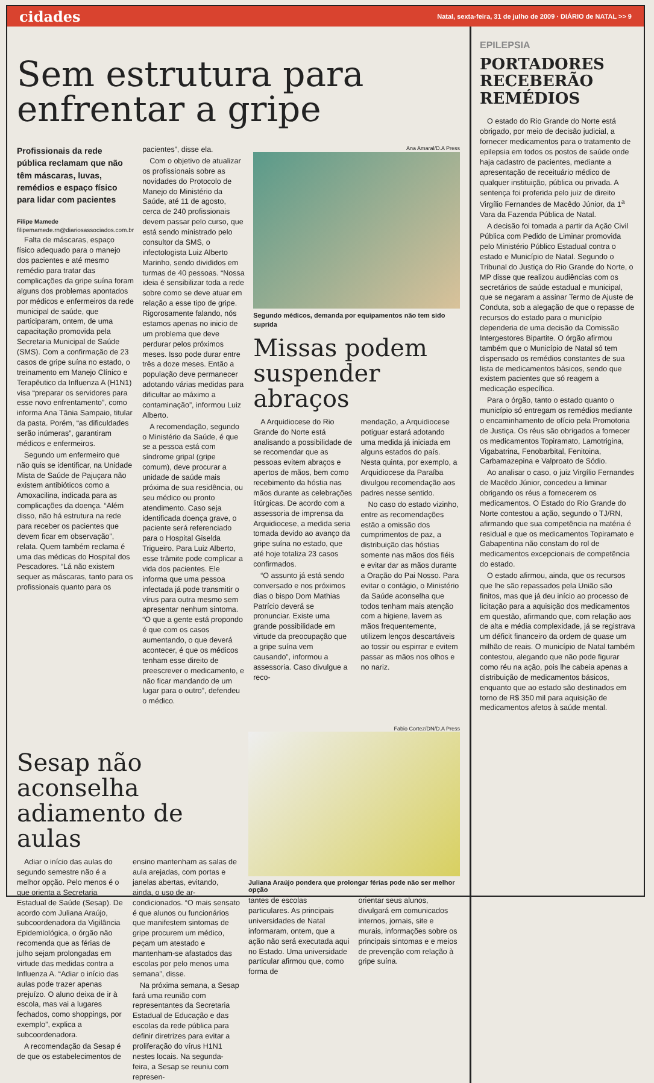cidades Natal, sexta-feira, 31 de julho de 2009 · DIÁRIO de NATAL >> 9
Sem estrutura para enfrentar a gripe
Profissionais da rede pública reclamam que não têm máscaras, luvas, remédios e espaço físico para lidar com pacientes
Filipe Mamede
filipemamede.rn@diariosassociados.com.br
Falta de máscaras, espaço físico adequado para o manejo dos pacientes e até mesmo remédio para tratar das complicações da gripe suína foram alguns dos problemas apontados por médicos e enfermeiros da rede municipal de saúde, que participaram, ontem, de uma capacitação promovida pela Secretaria Municipal de Saúde (SMS). Com a confirmação de 23 casos de gripe suína no estado, o treinamento em Manejo Clínico e Terapêutico da Influenza A (H1N1) visa “preparar os servidores para esse novo enfrentamento”, como informa Ana Tânia Sampaio, titular da pasta. Porém, “as dificuldades serão inúmeras”, garantiram médicos e enfermeiros.
Segundo um enfermeiro que não quis se identificar, na Unidade Mista de Saúde de Pajuçara não existem antibióticos como a Amoxacilina, indicada para as complicações da doença. “Além disso, não há estrutura na rede para receber os pacientes que devem ficar em observação”, relata. Quem também reclama é uma das médicas do Hospital dos Pescadores. “Lá não existem sequer as máscaras, tanto para os profissionais quanto para os
pacientes”, disse ela.
Com o objetivo de atualizar os profissionais sobre as novidades do Protocolo de Manejo do Ministério da Saúde, até 11 de agosto, cerca de 240 profissionais devem passar pelo curso, que está sendo ministrado pelo consultor da SMS, o infectologista Luiz Alberto Marinho, sendo divididos em turmas de 40 pessoas. “Nossa ideia é sensibilizar toda a rede sobre como se deve atuar em relação a esse tipo de gripe. Rigorosamente falando, nós estamos apenas no inicio de um problema que deve perdurar pelos próximos meses. Isso pode durar entre três a doze meses. Então a população deve permanecer adotando várias medidas para dificultar ao máximo a contaminação”, informou Luiz Alberto.
A recomendação, segundo o Ministério da Saúde, é que se a pessoa está com síndrome gripal (gripe comum), deve procurar a unidade de saúde mais próxima de sua residência, ou seu médico ou pronto atendimento. Caso seja identificada doença grave, o paciente será referenciado para o Hospital Giselda Trigueiro. Para Luiz Alberto, esse trâmite pode complicar a vida dos pacientes. Ele informa que uma pessoa infectada já pode transmitir o vírus para outra mesmo sem apresentar nenhum sintoma. “O que a gente está propondo é que com os casos aumentando, o que deverá acontecer, é que os médicos tenham esse direito de preescrever o medicamento, e não ficar mandando de um lugar para o outro”, defendeu o médico.
Ana Amaral/D.A Press
Segundo médicos, demanda por equipamentos não tem sido suprida
Missas podem suspender abraços
A Arquidiocese do Rio Grande do Norte está analisando a possibilidade de se recomendar que as pessoas evitem abraços e apertos de mãos, bem como recebimento da hóstia nas mãos durante as celebrações litúrgicas. De acordo com a assessoria de imprensa da Arquidiocese, a medida seria tomada devido ao avanço da gripe suína no estado, que até hoje totaliza 23 casos confirmados.
“O assunto já está sendo conversado e nos próximos dias o bispo Dom Mathias Patrício deverá se pronunciar. Existe uma grande possibilidade em virtude da preocupação que a gripe suína vem causando”, informou a assessoria. Caso divulgue a reco-
mendação, a Arquidiocese potiguar estará adotando uma medida já iniciada em alguns estados do país. Nesta quinta, por exemplo, a Arquidiocese da Paraíba divulgou recomendação aos padres nesse sentido.
No caso do estado vizinho, entre as recomendações estão a omissão dos cumprimentos de paz, a distribuição das hóstias somente nas mãos dos fiéis e evitar dar as mãos durante a Oração do Pai Nosso. Para evitar o contágio, o Ministério da Saúde aconselha que todos tenham mais atenção com a higiene, lavem as mãos frequentemente, utilizem lenços descartáveis ao tossir ou espirrar e evitem passar as mãos nos olhos e no nariz.
Sesap não aconselha adiamento de aulas
Adiar o início das aulas do segundo semestre não é a melhor opção. Pelo menos é o que orienta a Secretaria Estadual de Saúde (Sesap). De acordo com Juliana Araújo, subcoordenadora da Vigilância Epidemiológica, o órgão não recomenda que as férias de julho sejam prolongadas em virtude das medidas contra a Influenza A. “Adiar o início das aulas pode trazer apenas prejuízo. O aluno deixa de ir à escola, mas vai a lugares fechados, como shoppings, por exemplo”, explica a subcoordenadora.
A recomendação da Sesap é de que os estabelecimentos de
ensino mantenham as salas de aula arejadas, com portas e janelas abertas, evitando, ainda, o uso de ar-condicionados. “O mais sensato é que alunos ou funcionários que manifestem sintomas de gripe procurem um médico, peçam um atestado e mantenham-se afastados das escolas por pelo menos uma semana”, disse.
Na próxima semana, a Sesap fará uma reunião com representantes da Secretaria Estadual de Educação e das escolas da rede pública para definir diretrizes para evitar a proliferação do vírus H1N1 nestes locais. Na segunda-feira, a Sesap se reuniu com represen-
Fabio Cortez/DN/D.A Press
Juliana Araújo pondera que prolongar férias pode não ser melhor opção
tantes de escolas particulares. As principais universidades de Natal informaram, ontem, que a ação não será executada aqui no Estado. Uma universidade particular afirmou que, como forma de
orientar seus alunos, divulgará em comunicados internos, jornais, site e murais, informações sobre os principais sintomas e e meios de prevenção com relação à gripe suína.
EPILEPSIA
PORTADORES RECEBERÃO REMÉDIOS
O estado do Rio Grande do Norte está obrigado, por meio de decisão judicial, a fornecer medicamentos para o tratamento de epilepsia em todos os postos de saúde onde haja cadastro de pacientes, mediante a apresentação de receituário médico de qualquer instituição, pública ou privada. A sentença foi proferida pelo juiz de direito Virgílio Fernandes de Macêdo Júnior, da 1<sup>a</sup> Vara da Fazenda Pública de Natal.
A decisão foi tomada a partir da Ação Civil Pública com Pedido de Liminar promovida pelo Ministério Público Estadual contra o estado e Município de Natal. Segundo o Tribunal do Justiça do Rio Grande do Norte, o MP disse que realizou audiências com os secretários de saúde estadual e municipal, que se negaram a assinar Termo de Ajuste de Conduta, sob a alegação de que o repasse de recursos do estado para o município dependeria de uma decisão da Comissão Intergestores Bipartite. O órgão afirmou também que o Município de Natal só tem dispensado os remédios constantes de sua lista de medicamentos básicos, sendo que existem pacientes que só reagem a medicação específica.
Para o órgão, tanto o estado quanto o município só entregam os remédios mediante o encaminhamento de ofício pela Promotoria de Justiça. Os réus são obrigados a fornecer os medicamentos Topiramato, Lamotrigina, Vigabatrina, Fenobarbital, Fenitoina, Carbamazepina e Valproato de Sódio.
Ao analisar o caso, o juiz Virgílio Fernandes de Macêdo Júnior, concedeu a liminar obrigando os réus a fornecerem os medicamentos. O Estado do Rio Grande do Norte contestou a ação, segundo o TJ/RN, afirmando que sua competência na matéria é residual e que os medicamentos Topiramato e Gabapentina não constam do rol de medicamentos excepcionais de competência do estado.
O estado afirmou, ainda, que os recursos que lhe são repassados pela União são finitos, mas que já deu início ao processo de licitação para a aquisição dos medicamentos em questão, afirmando que, com relação aos de alta e média complexidade, já se registrava um déficit financeiro da ordem de quase um milhão de reais. O município de Natal também contestou, alegando que não pode figurar como réu na ação, pois lhe cabeia apenas a distribuição de medicamentos básicos, enquanto que ao estado são destinados em torno de R$ 350 mil para aquisição de medicamentos afetos à saúde mental.